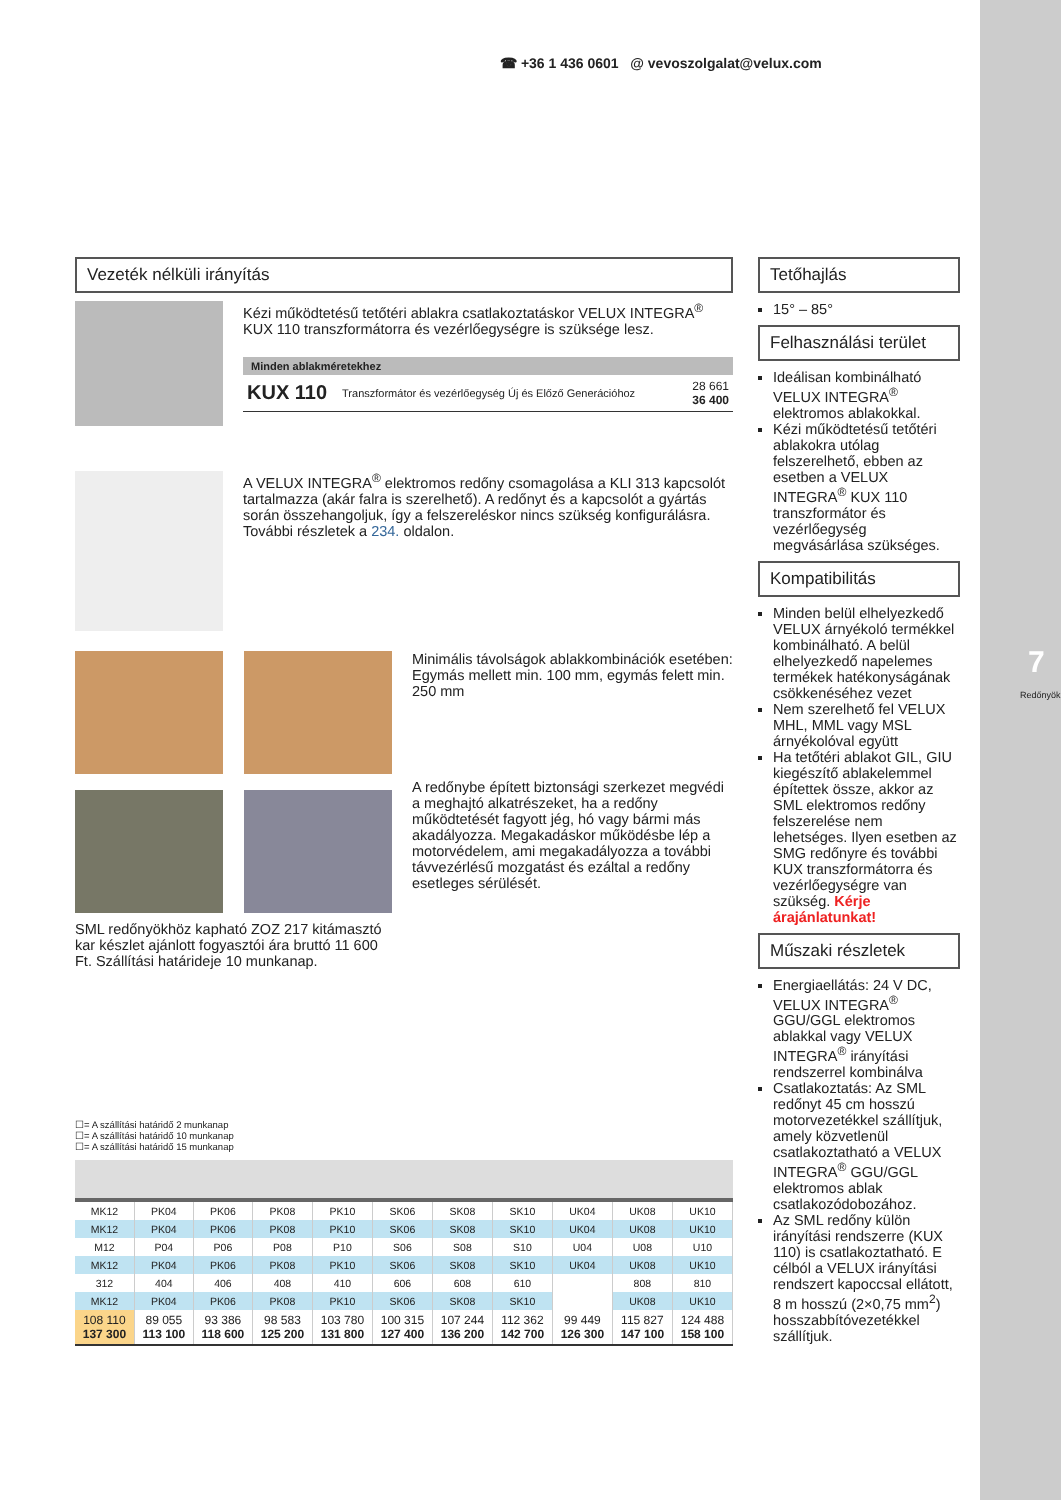7
Redőnyök
☎ +36 1 436 0601 @ vevoszolgalat@velux.com
Vezeték nélküli irányítás
Kézi működtetésű tetőtéri ablakra csatlakoztatáskor VELUX INTEGRA<sup>®</sup> KUX 110 transzformátorra és vezérlőegységre is szüksége lesz.
Minden ablakméretekhez
KUX 110 Transzformátor és vezérlőegység Új és Előző Generációhoz 28 661
36 400
A VELUX INTEGRA<sup>®</sup> elektromos redőny csomagolása a KLI 313 kapcsolót tartalmazza (akár falra is szerelhető). A redőnyt és a kapcsolót a gyártás során összehangoljuk, így a felszereléskor nincs szükség konfigurálásra. További részletek a 234. oldalon.
Minimális távolságok ablakkombinációk esetében: Egymás mellett min. 100 mm, egymás felett min. 250 mm
A redőnybe épített biztonsági szerkezet megvédi a meghajtó alkatrészeket, ha a redőny működtetését fagyott jég, hó vagy bármi más akadályozza. Megakadáskor működésbe lép a motorvédelem, ami megakadályozza a további távvezérlésű mozgatást és ezáltal a redőny esetleges sérülését.
SML redőnyökhöz kapható ZOZ 217 kitámasztó kar készlet ajánlott fogyasztói ára bruttó 11 600 Ft. Szállítási határideje 10 munkanap.
☐= A szállítási határidő 2 munkanap
☐= A szállítási határidő 10 munkanap
☐= A szállítási határidő 15 munkanap
| MK12 | PK04 | PK06 | PK08 | PK10 | SK06 | SK08 | SK10 | UK04 | UK08 | UK10 |
| MK12 | PK04 | PK06 | PK08 | PK10 | SK06 | SK08 | SK10 | UK04 | UK08 | UK10 |
| M12 | P04 | P06 | P08 | P10 | S06 | S08 | S10 | U04 | U08 | U10 |
| MK12 | PK04 | PK06 | PK08 | PK10 | SK06 | SK08 | SK10 | UK04 | UK08 | UK10 |
| 312 | 404 | 406 | 408 | 410 | 606 | 608 | 610 | | 808 | 810 |
| MK12 | PK04 | PK06 | PK08 | PK10 | SK06 | SK08 | SK10 | | UK08 | UK10 |
| 108 110 137 300 | 89 055 113 100 | 93 386 118 600 | 98 583 125 200 | 103 780 131 800 | 100 315 127 400 | 107 244 136 200 | 112 362 142 700 | 99 449 126 300 | 115 827 147 100 | 124 488 158 100 |
Tetőhajlás
15° – 85°
Felhasználási terület
Ideálisan kombinálható VELUX INTEGRA<sup>®</sup> elektromos ablakokkal.
Kézi működtetésű tetőtéri ablakokra utólag felszerelhető, ebben az esetben a VELUX INTEGRA<sup>®</sup> KUX 110 transzformátor és vezérlőegység megvásárlása szükséges.
Kompatibilitás
Minden belül elhelyezkedő VELUX árnyékoló termékkel kombinálható. A belül elhelyezkedő napelemes termékek hatékonyságának csökkenéséhez vezet
Nem szerelhető fel VELUX MHL, MML vagy MSL árnyékolóval együtt
Ha tetőtéri ablakot GIL, GIU kiegészítő ablakelemmel építettek össze, akkor az SML elektromos redőny felszerelése nem lehetséges. Ilyen esetben az SMG redőnyre és további KUX transzformátorra és vezérlőegységre van szükség. Kérje árajánlatunkat!
Műszaki részletek
Energiaellátás: 24 V DC, VELUX INTEGRA<sup>®</sup> GGU/GGL elektromos ablakkal vagy VELUX INTEGRA<sup>®</sup> irányítási rendszerrel kombinálva
Csatlakoztatás: Az SML redőnyt 45 cm hosszú motorvezetékkel szállítjuk, amely közvetlenül csatlakoztatható a VELUX INTEGRA<sup>®</sup> GGU/GGL elektromos ablak csatlakozódobozához.
Az SML redőny külön irányítási rendszerre (KUX 110) is csatlakoztatható. E célból a VELUX irányítási rendszert kapoccsal ellátott, 8 m hosszú (2×0,75 mm<sup>2</sup>) hosszabbítóvezetékkel szállítjuk.